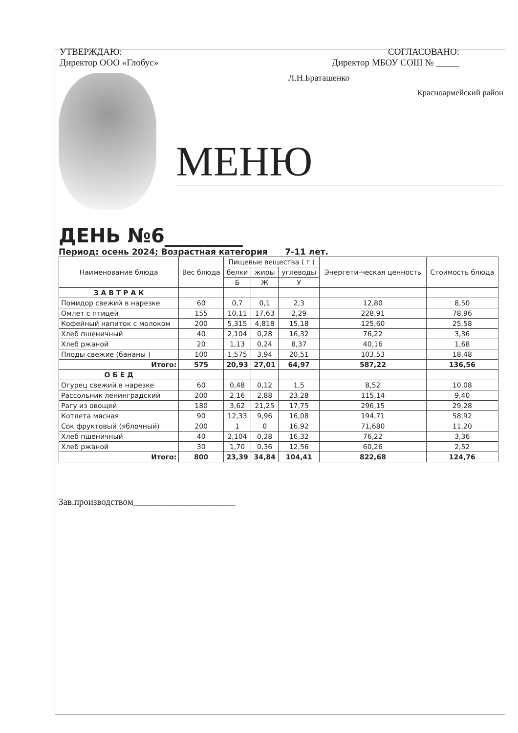УТВЕРЖДАЮ:
Директор ООО «Глобус»
СОГЛАСОВАНО:
Директор МБОУ СОШ № _____
Л.Н.Браташенко
Красноармейский район
МЕНЮ
ДЕНЬ №6________
Период: осень 2024; Возрастная категория 7-11 лет.
| Наименование блюда | Вес блюда | Пищевые вещества ( г ) | | | Энергети-ческая ценность | Стоимость блюда |
| --- | --- | --- | --- | --- | --- | --- |
| | | белки | жиры | углеводы | | |
| | | Б | Ж | У | | |
| З А В Т Р А К | | | | | | |
| Помидор свежий в нарезке | 60 | 0,7 | 0,1 | 2,3 | 12,80 | 8,50 |
| Омлет с птицей | 155 | 10,11 | 17,63 | 2,29 | 228,91 | 78,96 |
| Кофейный напиток с молоком | 200 | 5,315 | 4,818 | 15,18 | 125,60 | 25,58 |
| Хлеб пшеничный | 40 | 2,104 | 0,28 | 16,32 | 76,22 | 3,36 |
| Хлеб ржаной | 20 | 1,13 | 0,24 | 8,37 | 40,16 | 1,68 |
| Плоды свежие (бананы ) | 100 | 1,575 | 3,94 | 20,51 | 103,53 | 18,48 |
| Итого: | 575 | 20,93 | 27,01 | 64,97 | 587,22 | 136,56 |
| О Б Е Д | | | | | | |
| Огурец свежий в нарезке | 60 | 0,48 | 0,12 | 1,5 | 8,52 | 10,08 |
| Рассольник ленинградский | 200 | 2,16 | 2,88 | 23,28 | 115,14 | 9,40 |
| Рагу из овощей | 180 | 3,62 | 21,25 | 17,75 | 296,15 | 29,28 |
| Котлета мясная | 90 | 12,33 | 9,96 | 16,08 | 194,71 | 58,92 |
| Сок фруктовый (яблочный) | 200 | 1 | 0 | 16,92 | 71,680 | 11,20 |
| Хлеб пшеничный | 40 | 2,104 | 0,28 | 16,32 | 76,22 | 3,36 |
| Хлеб ржаной | 30 | 1,70 | 0,36 | 12,56 | 60,26 | 2,52 |
| Итого: | 800 | 23,39 | 34,84 | 104,41 | 822,68 | 124,76 |
Зав.производством______________________